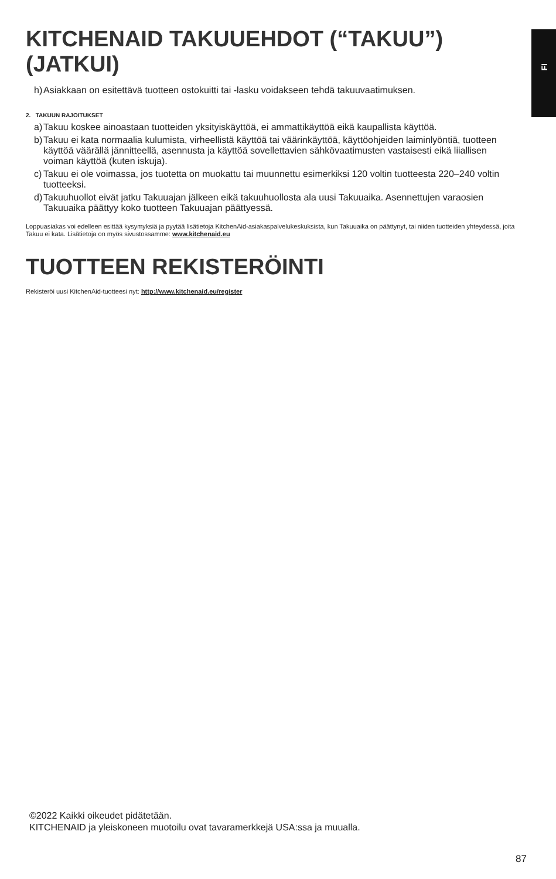FI
KITCHENAID TAKUUEHDOT (“TAKUU”) (JATKUI)
h) Asiakkaan on esitettävä tuotteen ostokuitti tai -lasku voidakseen tehdä takuuvaatimuksen.
2. TAKUUN RAJOITUKSET
a) Takuu koskee ainoastaan tuotteiden yksityiskäyttöä, ei ammattikäyttöä eikä kaupallista käyttöä.
b) Takuu ei kata normaalia kulumista, virheellistä käyttöä tai väärinkäyttöä, käyttöohjeiden laiminlyöntiä, tuotteen käyttöä väärällä jännitteellä, asennusta ja käyttöä sovellettavien sähkövaatimusten vastaisesti eikä liiallisen voiman käyttöä (kuten iskuja).
c) Takuu ei ole voimassa, jos tuotetta on muokattu tai muunnettu esimerkiksi 120 voltin tuotteesta 220–240 voltin tuotteeksi.
d) Takuuhuollot eivät jatku Takuuajan jälkeen eikä takuuhuollosta ala uusi Takuuaika. Asennettujen varaosien Takuuaika päättyy koko tuotteen Takuuajan päättyessä.
Loppuasiakas voi edelleen esittää kysymyksiä ja pyytää lisätietoja KitchenAid-asiakaspalvelukeskuksista, kun Takuuaika on päättynyt, tai niiden tuotteiden yhteydessä, joita Takuu ei kata. Lisätietoja on myös sivustossamme: www.kitchenaid.eu
TUOTTEEN REKISTERÖINTI
Rekisteröi uusi KitchenAid-tuotteesi nyt: http://www.kitchenaid.eu/register
©2022 Kaikki oikeudet pidätetään.
KITCHENAID ja yleiskoneen muotoilu ovat tavaramerkkejä USA:ssa ja muualla.
87